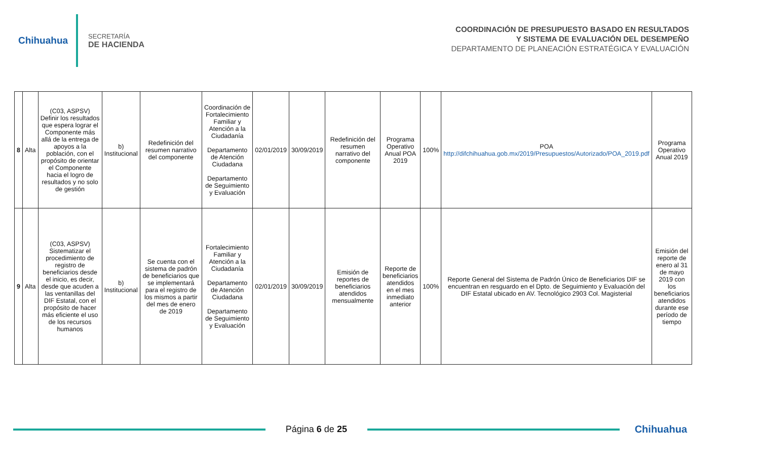Chihuahua
SECRETARÍA
DE HACIENDA
COORDINACIÓN DE PRESUPUESTO BASADO EN RESULTADOS
Y SISTEMA DE EVALUACIÓN DEL DESEMPEÑO
DEPARTAMENTO DE PLANEACIÓN ESTRATÉGICA Y EVALUACIÓN
| 8 | Alta | (C03, ASPSV) Definir los resultados que espera lograr el Componente más allá de la entrega de apoyos a la población, con el propósito de orientar el Componente hacia el logro de resultados y no solo de gestión | b) Institucional | Redefinición del resumen narrativo del componente | Coordinación de Fortalecimiento Familiar y Atención a la Ciudadanía Departamento de Atención Ciudadana Departamento de Seguimiento y Evaluación | 02/01/2019 | 30/09/2019 | Redefinición del resumen narrativo del componente | Programa Operativo Anual POA 2019 | 100% | POA http://difchihuahua.gob.mx/2019/Presupuestos/Autorizado/POA_2019.pdf | Programa Operativo Anual 2019 |
| 9 | Alta | (C03, ASPSV) Sistematizar el procedimiento de registro de beneficiarios desde el inicio, es decir, desde que acuden a las ventanillas del DIF Estatal, con el propósito de hacer más eficiente el uso de los recursos humanos | b) Institucional | Se cuenta con el sistema de padrón de beneficiarios que se implementará para el registro de los mismos a partir del mes de enero de 2019 | Fortalecimiento Familiar y Atención a la Ciudadanía Departamento de Atención Ciudadana Departamento de Seguimiento y Evaluación | 02/01/2019 | 30/09/2019 | Emisión de reportes de beneficiarios atendidos mensualmente | Reporte de beneficiarios atendidos en el mes inmediato anterior | 100% | Reporte General del Sistema de Padrón Único de Beneficiarios DIF se encuentran en resguardo en el Dpto. de Seguimiento y Evaluación del DIF Estatal ubicado en AV. Tecnológico 2903 Col. Magisterial | Emisión del reporte de enero al 31 de mayo 2019 con los beneficiarios atendidos durante ese período de tiempo |
Página 6 de 25 Chihuahua